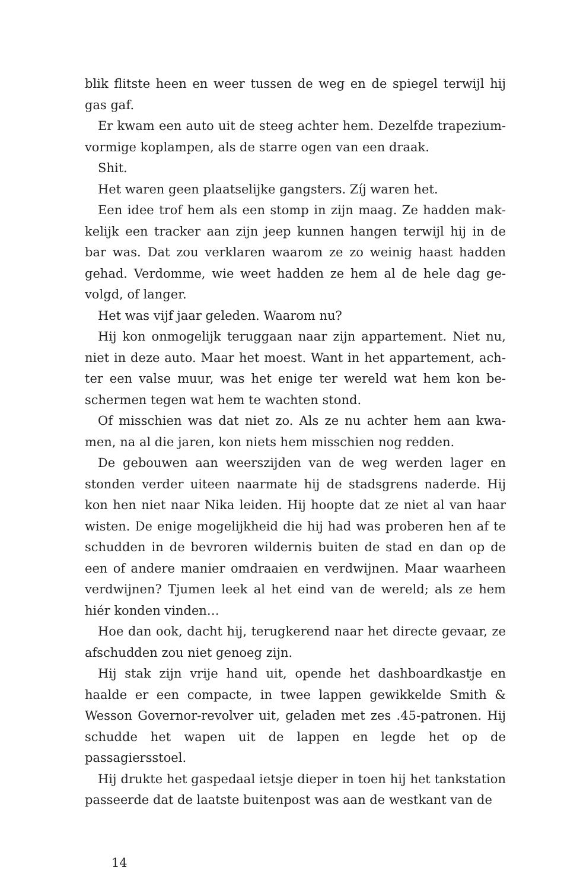blik flitste heen en weer tussen de weg en de spiegel terwijl hij gas gaf.
Er kwam een auto uit de steeg achter hem. Dezelfde trapezium­vormige koplampen, als de starre ogen van een draak.
Shit.
Het waren geen plaatselijke gangsters. Zíj waren het.
Een idee trof hem als een stomp in zijn maag. Ze hadden mak­kelijk een tracker aan zijn jeep kunnen hangen terwijl hij in de bar was. Dat zou verklaren waarom ze zo weinig haast hadden gehad. Verdomme, wie weet hadden ze hem al de hele dag ge­volgd, of langer.
Het was vijf jaar geleden. Waarom nu?
Hij kon onmogelijk teruggaan naar zijn appartement. Niet nu, niet in deze auto. Maar het moest. Want in het appartement, ach­ter een valse muur, was het enige ter wereld wat hem kon be­schermen tegen wat hem te wachten stond.
Of misschien was dat niet zo. Als ze nu achter hem aan kwa­men, na al die jaren, kon niets hem misschien nog redden.
De gebouwen aan weerszijden van de weg werden lager en stonden verder uiteen naarmate hij de stadsgrens naderde. Hij kon hen niet naar Nika leiden. Hij hoopte dat ze niet al van haar wisten. De enige mogelijkheid die hij had was proberen hen af te schudden in de bevroren wildernis buiten de stad en dan op de een of andere manier omdraaien en verdwijnen. Maar waarheen verdwijnen? Tjumen leek al het eind van de wereld; als ze hem hiér konden vinden…
Hoe dan ook, dacht hij, terugkerend naar het directe gevaar, ze afschudden zou niet genoeg zijn.
Hij stak zijn vrije hand uit, opende het dashboardkastje en haalde er een compacte, in twee lappen gewikkelde Smith & Wesson Governor-revolver uit, geladen met zes .45-patronen. Hij schudde het wapen uit de lappen en legde het op de passagiersstoel.
Hij drukte het gaspedaal ietsje dieper in toen hij het tankstation passeerde dat de laatste buitenpost was aan de westkant van de
14